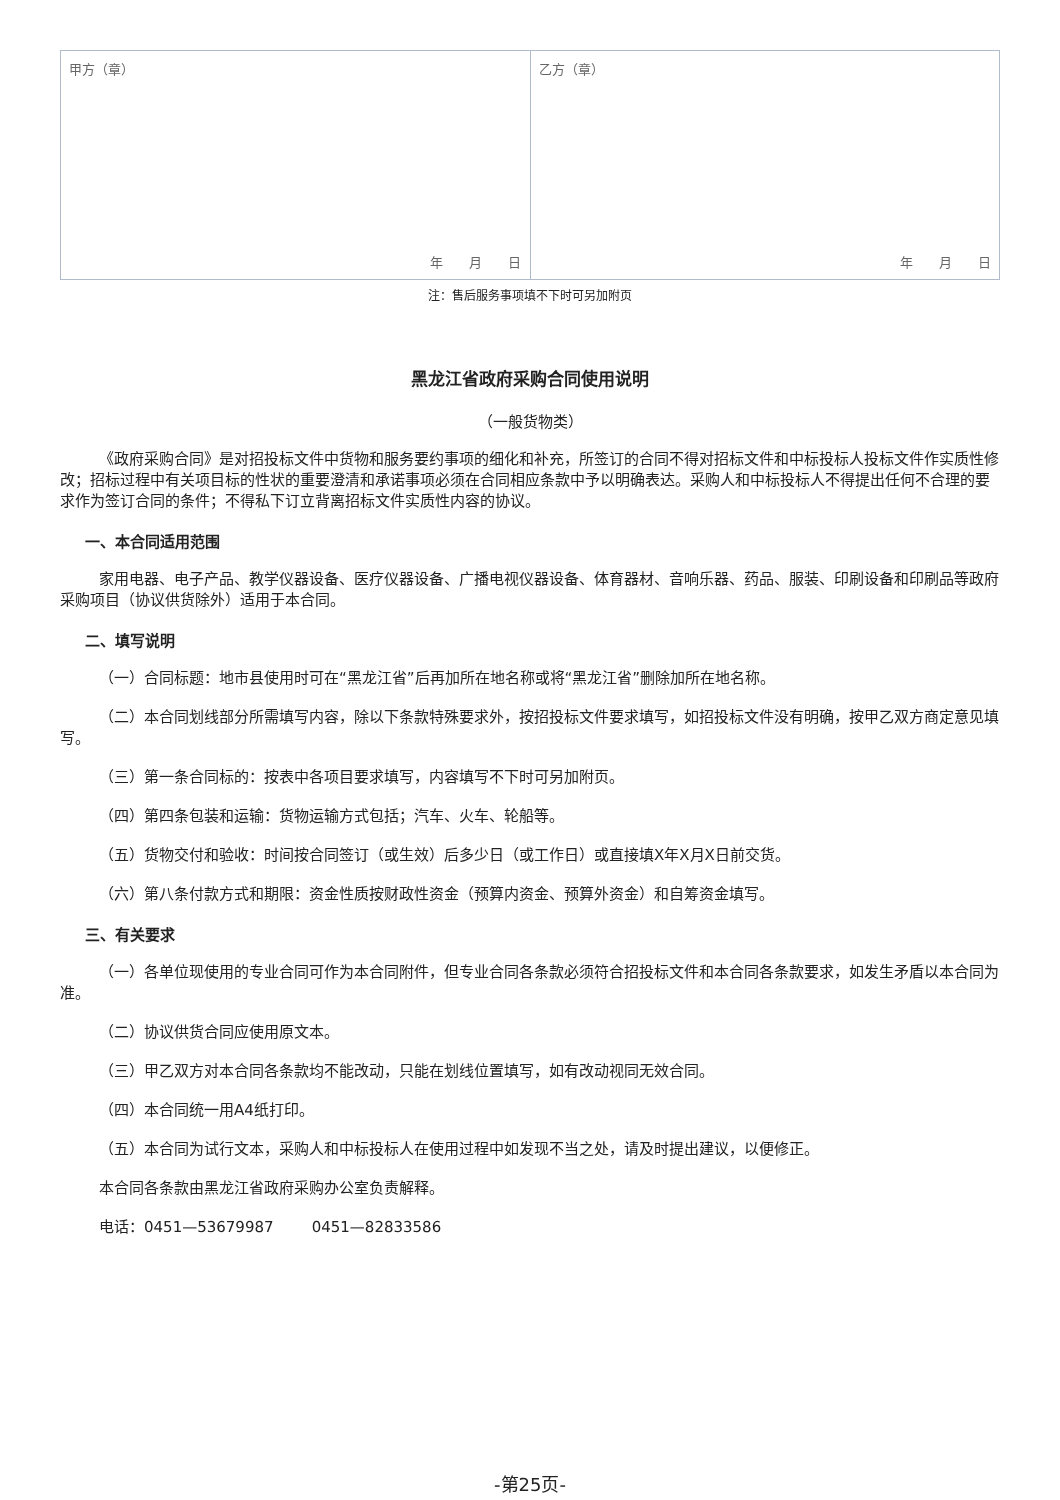| 甲方（章） 年 月 日 | 乙方（章） 年 月 日 |
注：售后服务事项填不下时可另加附页
黑龙江省政府采购合同使用说明
（一般货物类）
《政府采购合同》是对招投标文件中货物和服务要约事项的细化和补充，所签订的合同不得对招标文件和中标投标人投标文件作实质性修改；招标过程中有关项目标的性状的重要澄清和承诺事项必须在合同相应条款中予以明确表达。采购人和中标投标人不得提出任何不合理的要求作为签订合同的条件；不得私下订立背离招标文件实质性内容的协议。
一、本合同适用范围
家用电器、电子产品、教学仪器设备、医疗仪器设备、广播电视仪器设备、体育器材、音响乐器、药品、服装、印刷设备和印刷品等政府采购项目（协议供货除外）适用于本合同。
二、填写说明
（一）合同标题：地市县使用时可在“黑龙江省”后再加所在地名称或将“黑龙江省”删除加所在地名称。
（二）本合同划线部分所需填写内容，除以下条款特殊要求外，按招投标文件要求填写，如招投标文件没有明确，按甲乙双方商定意见填写。
（三）第一条合同标的：按表中各项目要求填写，内容填写不下时可另加附页。
（四）第四条包装和运输：货物运输方式包括；汽车、火车、轮船等。
（五）货物交付和验收：时间按合同签订（或生效）后多少日（或工作日）或直接填X年X月X日前交货。
（六）第八条付款方式和期限：资金性质按财政性资金（预算内资金、预算外资金）和自筹资金填写。
三、有关要求
（一）各单位现使用的专业合同可作为本合同附件，但专业合同各条款必须符合招投标文件和本合同各条款要求，如发生矛盾以本合同为准。
（二）协议供货合同应使用原文本。
（三）甲乙双方对本合同各条款均不能改动，只能在划线位置填写，如有改动视同无效合同。
（四）本合同统一用A4纸打印。
（五）本合同为试行文本，采购人和中标投标人在使用过程中如发现不当之处，请及时提出建议，以便修正。
本合同各条款由黑龙江省政府采购办公室负责解释。
电话：0451—53679987 0451—82833586
-第25页-